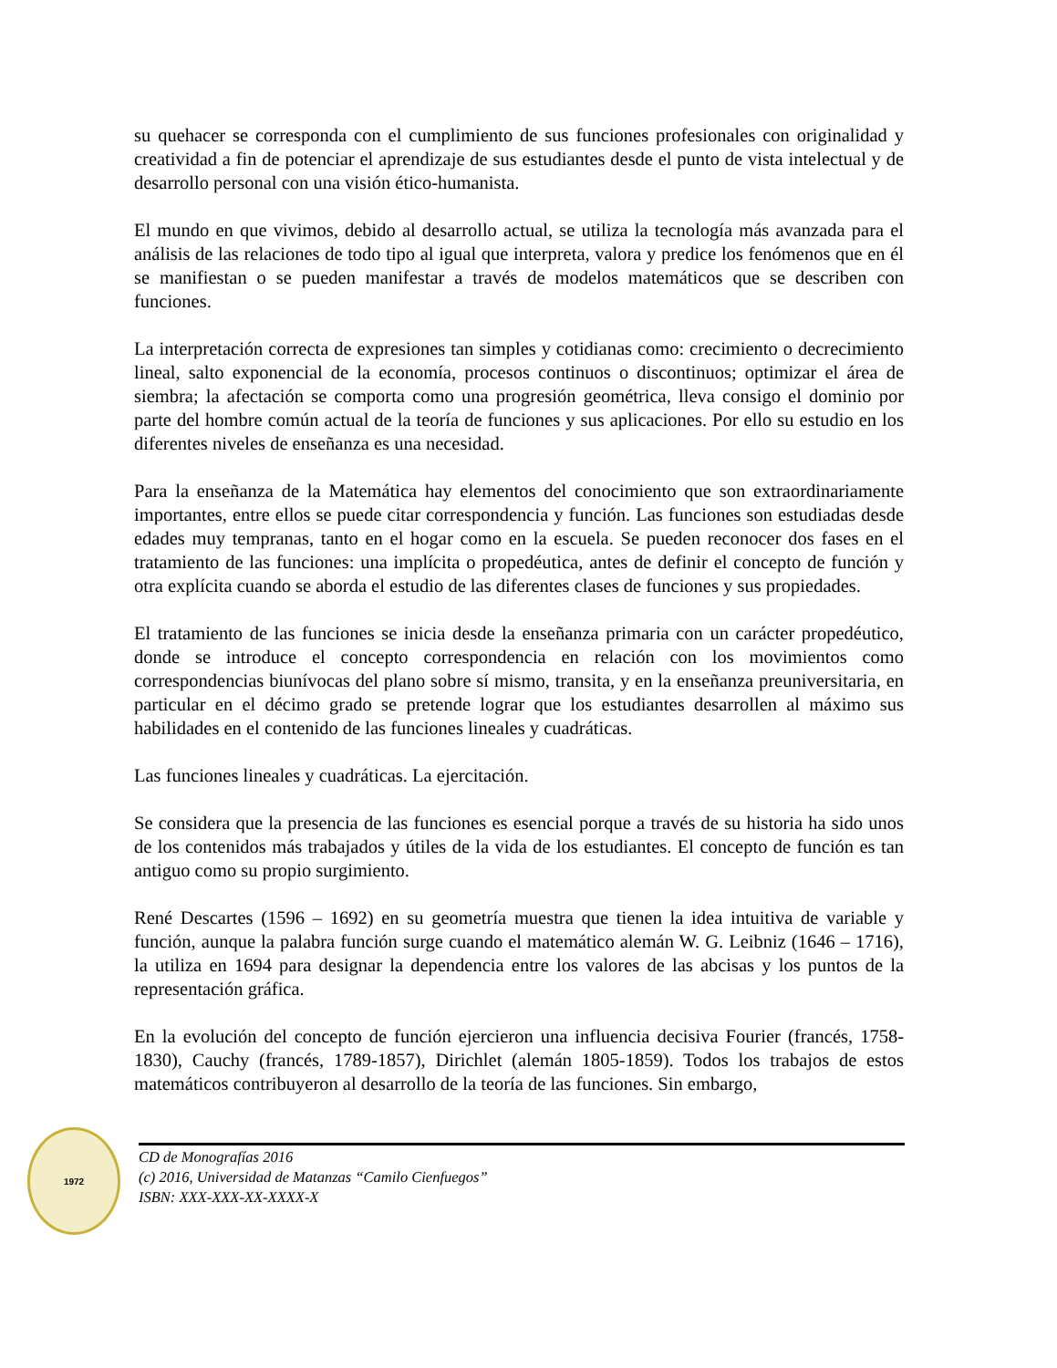su quehacer se corresponda con el cumplimiento de sus funciones profesionales con originalidad y creatividad a fin de potenciar el aprendizaje de sus estudiantes desde el punto de vista intelectual y de desarrollo personal con una visión ético-humanista.
El mundo en que vivimos, debido al desarrollo actual, se utiliza la tecnología más avanzada para el análisis de las relaciones de todo tipo al igual que interpreta, valora y predice los fenómenos que en él se manifiestan o se pueden manifestar a través de modelos matemáticos que se describen con funciones.
La interpretación correcta de expresiones tan simples y cotidianas como: crecimiento o decrecimiento lineal, salto exponencial de la economía, procesos continuos o discontinuos; optimizar el área de siembra; la afectación se comporta como una progresión geométrica, lleva consigo el dominio por parte del hombre común actual de la teoría de funciones y sus aplicaciones. Por ello su estudio en los diferentes niveles de enseñanza es una necesidad.
Para la enseñanza de la Matemática hay elementos del conocimiento que son extraordinariamente importantes, entre ellos se puede citar correspondencia y función. Las funciones son estudiadas desde edades muy tempranas, tanto en el hogar como en la escuela. Se pueden reconocer dos fases en el tratamiento de las funciones: una implícita o propedéutica, antes de definir el concepto de función y otra explícita cuando se aborda el estudio de las diferentes clases de funciones y sus propiedades.
El tratamiento de las funciones se inicia desde la enseñanza primaria con un carácter propedéutico, donde se introduce el concepto correspondencia en relación con los movimientos como correspondencias biunívocas del plano sobre sí mismo, transita, y en la enseñanza preuniversitaria, en particular en el décimo grado se pretende lograr que los estudiantes desarrollen al máximo sus habilidades en el contenido de las funciones lineales y cuadráticas.
Las funciones lineales y cuadráticas. La ejercitación.
Se considera que la presencia de las funciones es esencial porque a través de su historia ha sido unos de los contenidos más trabajados y útiles de la vida de los estudiantes. El concepto de función es tan antiguo como su propio surgimiento.
René Descartes (1596 – 1692) en su geometría muestra que tienen la idea intuitiva de variable y función, aunque la palabra función surge cuando el matemático alemán W. G. Leibniz (1646 – 1716), la utiliza en 1694 para designar la dependencia entre los valores de las abcisas y los puntos de la representación gráfica.
En la evolución del concepto de función ejercieron una influencia decisiva Fourier (francés, 1758-1830), Cauchy (francés, 1789-1857), Dirichlet (alemán 1805-1859). Todos los trabajos de estos matemáticos contribuyeron al desarrollo de la teoría de las funciones. Sin embargo,
1972
CD de Monografías 2016
(c) 2016, Universidad de Matanzas “Camilo Cienfuegos”
ISBN: XXX-XXX-XX-XXXX-X